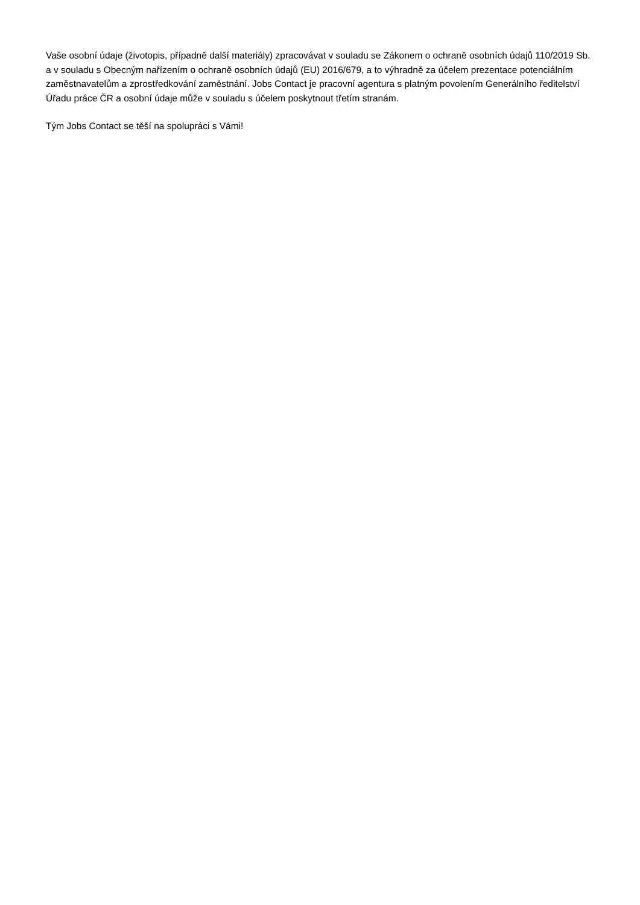Vaše osobní údaje (životopis, případně další materiály) zpracovávat v souladu se Zákonem o ochraně osobních údajů 110/2019 Sb. a v souladu s Obecným nařízením o ochraně osobních údajů (EU) 2016/679, a to výhradně za účelem prezentace potenciálním zaměstnavatelům a zprostředkování zaměstnání. Jobs Contact je pracovní agentura s platným povolením Generálního ředitelství Úřadu práce ČR a osobní údaje může v souladu s účelem poskytnout třetím stranám.
Tým Jobs Contact se těší na spolupráci s Vámi!